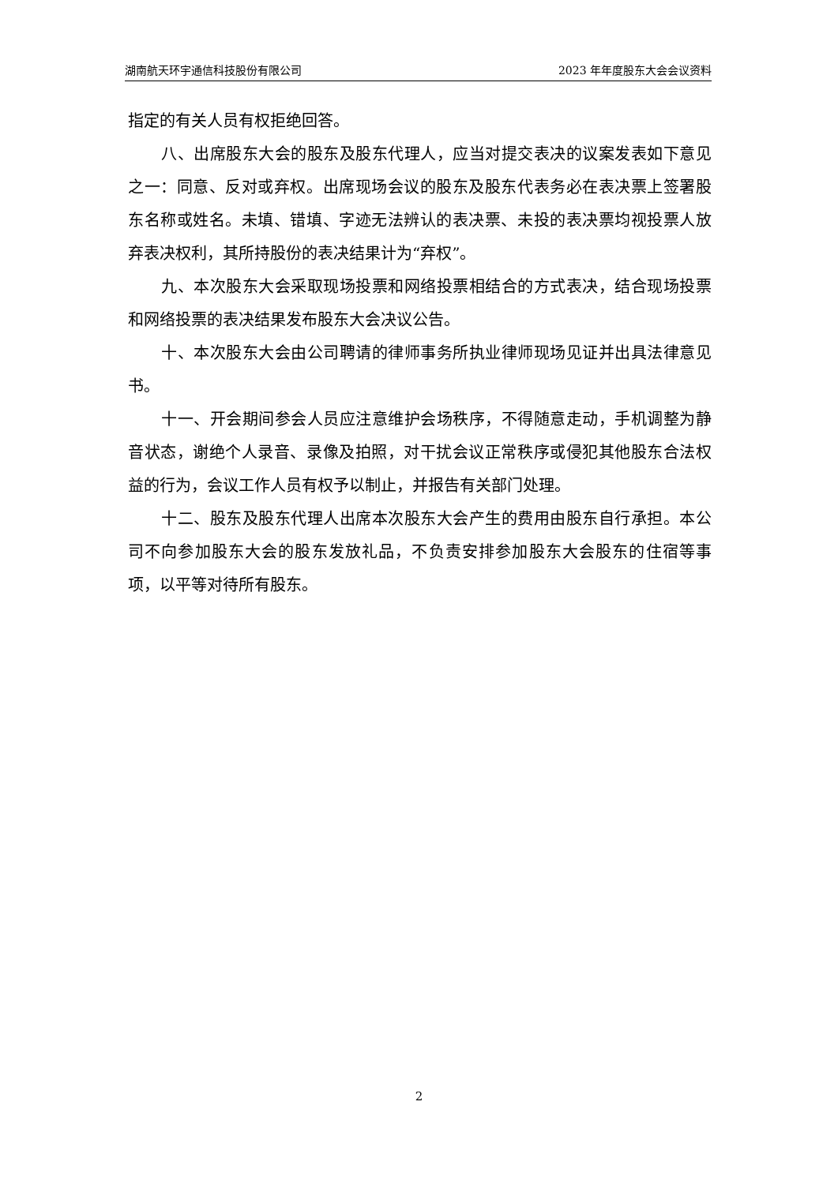湖南航天环宇通信科技股份有限公司 2023 年年度股东大会会议资料
指定的有关人员有权拒绝回答。
八、出席股东大会的股东及股东代理人，应当对提交表决的议案发表如下意见之一：同意、反对或弃权。出席现场会议的股东及股东代表务必在表决票上签署股东名称或姓名。未填、错填、字迹无法辨认的表决票、未投的表决票均视投票人放弃表决权利，其所持股份的表决结果计为“弃权”。
九、本次股东大会采取现场投票和网络投票相结合的方式表决，结合现场投票和网络投票的表决结果发布股东大会决议公告。
十、本次股东大会由公司聘请的律师事务所执业律师现场见证并出具法律意见书。
十一、开会期间参会人员应注意维护会场秩序，不得随意走动，手机调整为静音状态，谢绝个人录音、录像及拍照，对干扰会议正常秩序或侵犯其他股东合法权益的行为，会议工作人员有权予以制止，并报告有关部门处理。
十二、股东及股东代理人出席本次股东大会产生的费用由股东自行承担。本公司不向参加股东大会的股东发放礼品，不负责安排参加股东大会股东的住宿等事项，以平等对待所有股东。
2